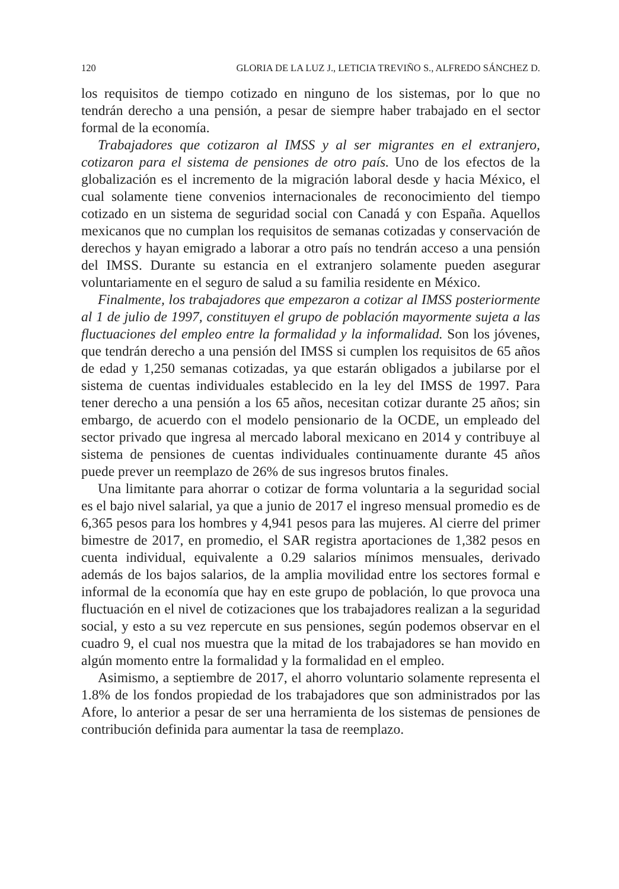120 GLORIA DE LA LUZ J., LETICIA TREVIÑO S., ALFREDO SÁNCHEZ D.
los requisitos de tiempo cotizado en ninguno de los sistemas, por lo que no tendrán derecho a una pensión, a pesar de siempre haber trabajado en el sector formal de la economía.
Trabajadores que cotizaron al IMSS y al ser migrantes en el extranjero, cotizaron para el sistema de pensiones de otro país. Uno de los efectos de la globalización es el incremento de la migración laboral desde y hacia México, el cual solamente tiene convenios internacionales de reconocimiento del tiempo cotizado en un sistema de seguridad social con Canadá y con España. Aquellos mexicanos que no cumplan los requisitos de semanas cotizadas y conservación de derechos y hayan emigrado a laborar a otro país no tendrán acceso a una pensión del IMSS. Durante su estancia en el extranjero solamente pueden asegurar voluntariamente en el seguro de salud a su familia residente en México.
Finalmente, los trabajadores que empezaron a cotizar al IMSS posteriormente al 1 de julio de 1997, constituyen el grupo de población mayormente sujeta a las fluctuaciones del empleo entre la formalidad y la informalidad. Son los jóvenes, que tendrán derecho a una pensión del IMSS si cumplen los requisitos de 65 años de edad y 1,250 semanas cotizadas, ya que estarán obligados a jubilarse por el sistema de cuentas individuales establecido en la ley del IMSS de 1997. Para tener derecho a una pensión a los 65 años, necesitan cotizar durante 25 años; sin embargo, de acuerdo con el modelo pensionario de la OCDE, un empleado del sector privado que ingresa al mercado laboral mexicano en 2014 y contribuye al sistema de pensiones de cuentas individuales continuamente durante 45 años puede prever un reemplazo de 26% de sus ingresos brutos finales.
Una limitante para ahorrar o cotizar de forma voluntaria a la seguridad social es el bajo nivel salarial, ya que a junio de 2017 el ingreso mensual promedio es de 6,365 pesos para los hombres y 4,941 pesos para las mujeres. Al cierre del primer bimestre de 2017, en promedio, el SAR registra aportaciones de 1,382 pesos en cuenta individual, equivalente a 0.29 salarios mínimos mensuales, derivado además de los bajos salarios, de la amplia movilidad entre los sectores formal e informal de la economía que hay en este grupo de población, lo que provoca una fluctuación en el nivel de cotizaciones que los trabajadores realizan a la seguridad social, y esto a su vez repercute en sus pensiones, según podemos observar en el cuadro 9, el cual nos muestra que la mitad de los trabajadores se han movido en algún momento entre la formalidad y la formalidad en el empleo.
Asimismo, a septiembre de 2017, el ahorro voluntario solamente representa el 1.8% de los fondos propiedad de los trabajadores que son administrados por las Afore, lo anterior a pesar de ser una herramienta de los sistemas de pensiones de contribución definida para aumentar la tasa de reemplazo.